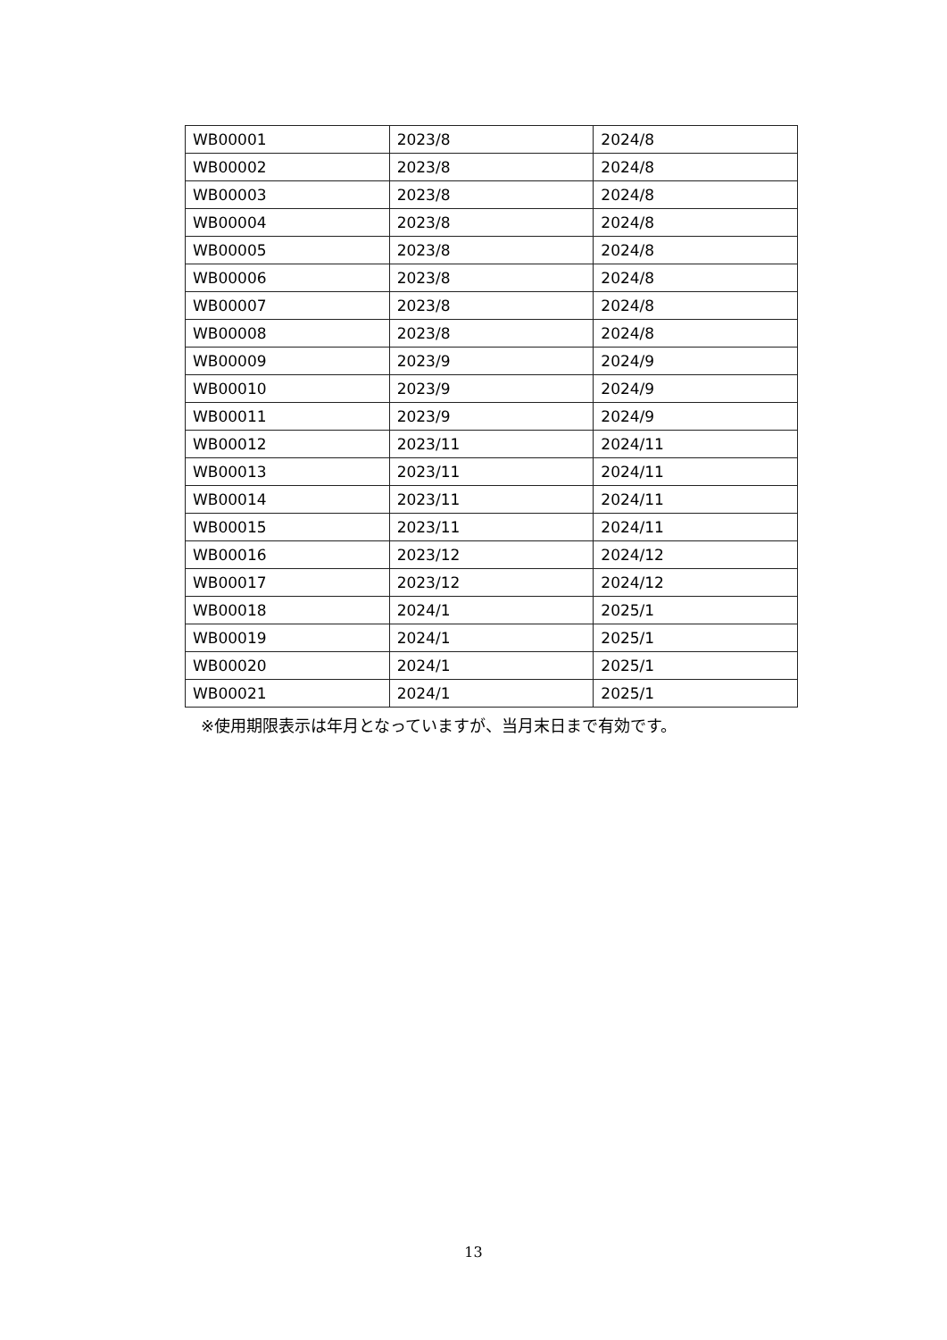| WB00001 | 2023/8 | 2024/8 |
| WB00002 | 2023/8 | 2024/8 |
| WB00003 | 2023/8 | 2024/8 |
| WB00004 | 2023/8 | 2024/8 |
| WB00005 | 2023/8 | 2024/8 |
| WB00006 | 2023/8 | 2024/8 |
| WB00007 | 2023/8 | 2024/8 |
| WB00008 | 2023/8 | 2024/8 |
| WB00009 | 2023/9 | 2024/9 |
| WB00010 | 2023/9 | 2024/9 |
| WB00011 | 2023/9 | 2024/9 |
| WB00012 | 2023/11 | 2024/11 |
| WB00013 | 2023/11 | 2024/11 |
| WB00014 | 2023/11 | 2024/11 |
| WB00015 | 2023/11 | 2024/11 |
| WB00016 | 2023/12 | 2024/12 |
| WB00017 | 2023/12 | 2024/12 |
| WB00018 | 2024/1 | 2025/1 |
| WB00019 | 2024/1 | 2025/1 |
| WB00020 | 2024/1 | 2025/1 |
| WB00021 | 2024/1 | 2025/1 |
※使用期限表示は年月となっていますが、当月末日まで有効です。
13